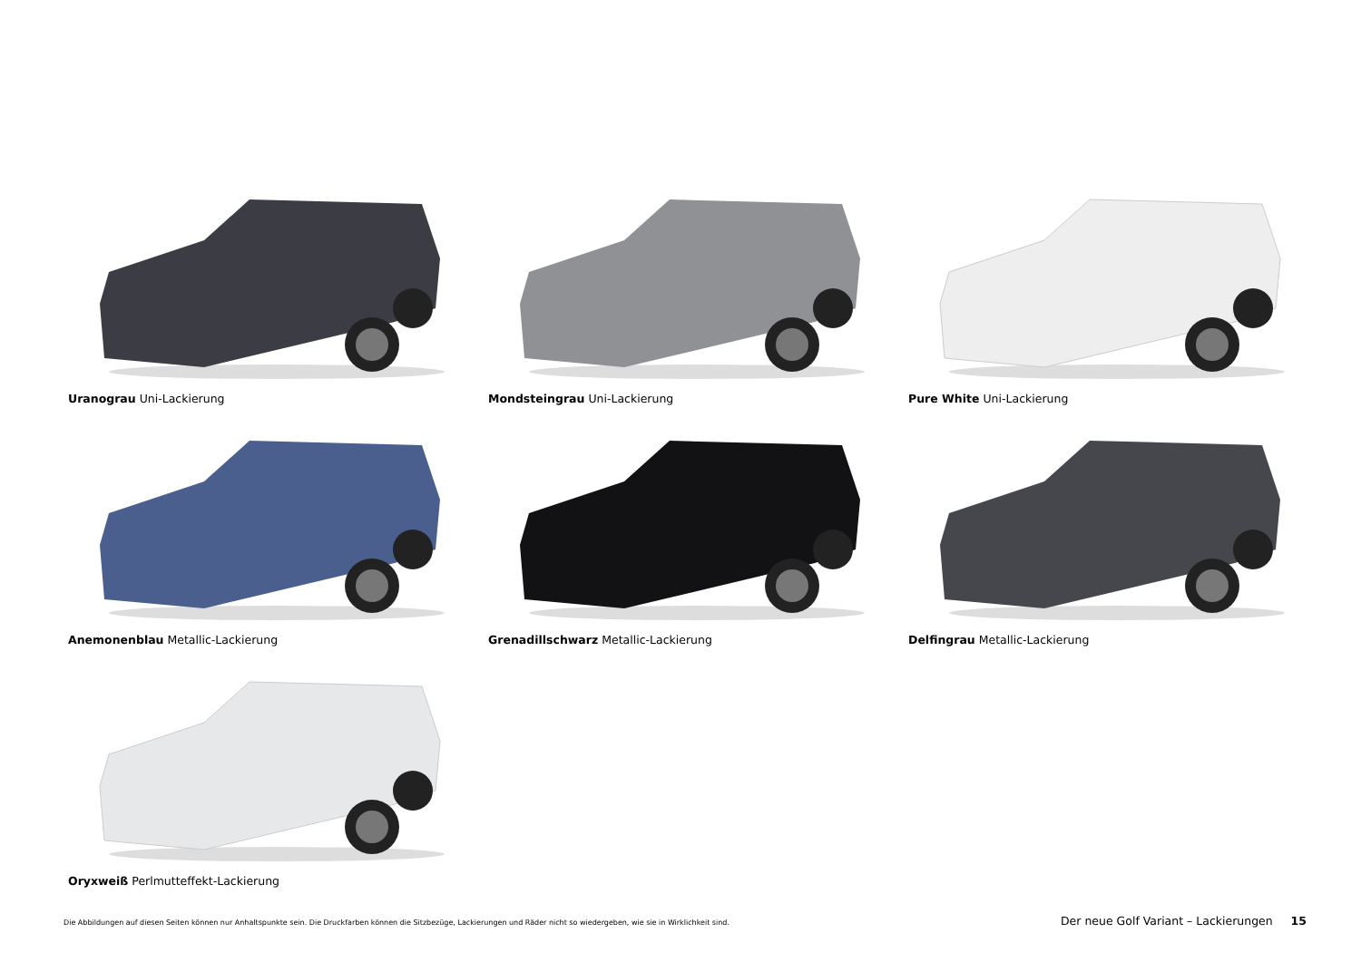Uranograu Uni-Lackierung
Mondsteingrau Uni-Lackierung
Pure White Uni-Lackierung
Anemonenblau Metallic-Lackierung
Grenadillschwarz Metallic-Lackierung
Delfingrau Metallic-Lackierung
Oryxweiß Perlmutteffekt-Lackierung
Die Abbildungen auf diesen Seiten können nur Anhaltspunkte sein. Die Druckfarben können die Sitzbezüge, Lackierungen und Räder nicht so wiedergeben, wie sie in Wirklichkeit sind. Der neue Golf Variant – Lackierungen 15